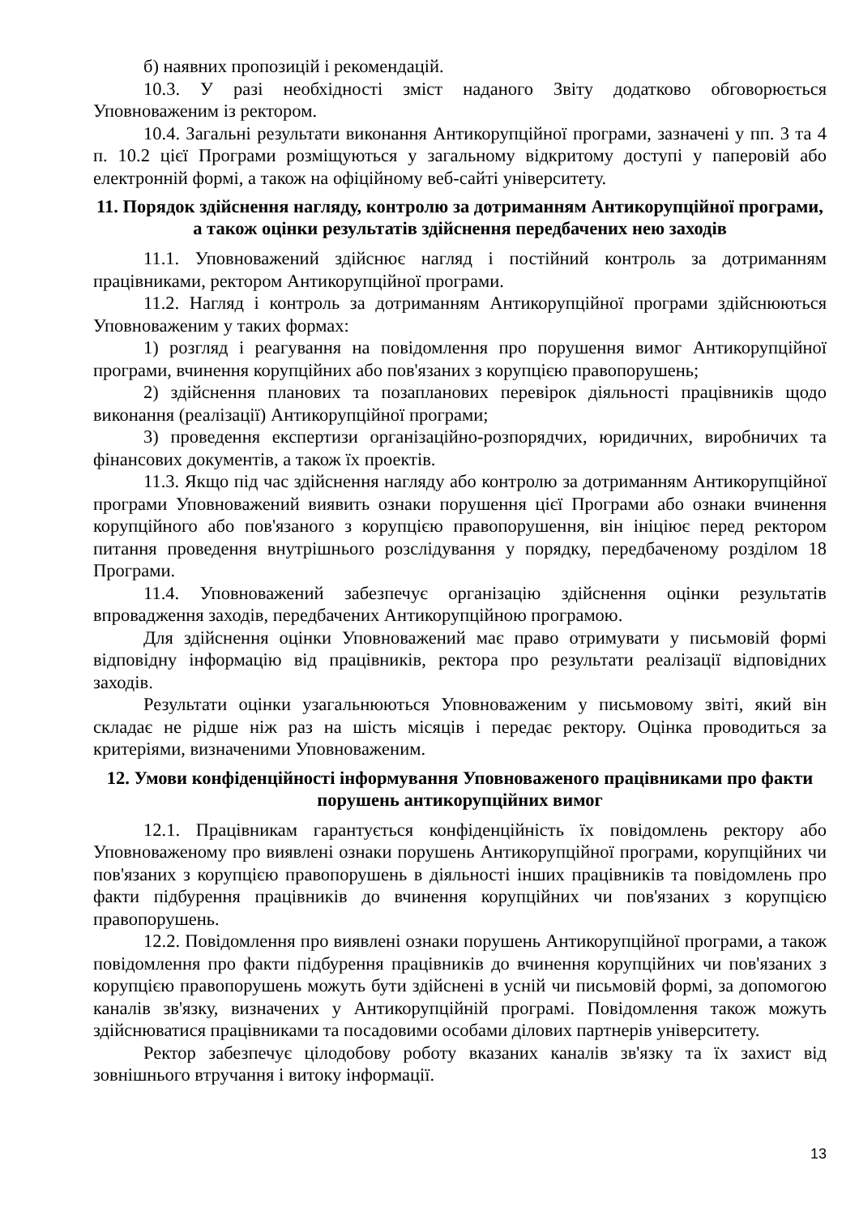б) наявних пропозицій і рекомендацій.
10.3. У разі необхідності зміст наданого Звіту додатково обговорюється Уповноваженим із ректором.
10.4. Загальні результати виконання Антикорупційної програми, зазначені у пп. 3 та 4 п. 10.2 цієї Програми розміщуються у загальному відкритому доступі у паперовій або електронній формі, а також на офіційному веб-сайті університету.
11. Порядок здійснення нагляду, контролю за дотриманням Антикорупційної програми, а також оцінки результатів здійснення передбачених нею заходів
11.1. Уповноважений здійснює нагляд і постійний контроль за дотриманням працівниками, ректором Антикорупційної програми.
11.2. Нагляд і контроль за дотриманням Антикорупційної програми здійснюються Уповноваженим у таких формах:
1) розгляд і реагування на повідомлення про порушення вимог Антикорупційної програми, вчинення корупційних або пов'язаних з корупцією правопорушень;
2) здійснення планових та позапланових перевірок діяльності працівників щодо виконання (реалізації) Антикорупційної програми;
3) проведення експертизи організаційно-розпорядчих, юридичних, виробничих та фінансових документів, а також їх проектів.
11.3. Якщо під час здійснення нагляду або контролю за дотриманням Антикорупційної програми Уповноважений виявить ознаки порушення цієї Програми або ознаки вчинення корупційного або пов'язаного з корупцією правопорушення, він ініціює перед ректором питання проведення внутрішнього розслідування у порядку, передбаченому розділом 18 Програми.
11.4. Уповноважений забезпечує організацію здійснення оцінки результатів впровадження заходів, передбачених Антикорупційною програмою.
Для здійснення оцінки Уповноважений має право отримувати у письмовій формі відповідну інформацію від працівників, ректора про результати реалізації відповідних заходів.
Результати оцінки узагальнюються Уповноваженим у письмовому звіті, який він складає не рідше ніж раз на шість місяців і передає ректору. Оцінка проводиться за критеріями, визначеними Уповноваженим.
12. Умови конфіденційності інформування Уповноваженого працівниками про факти порушень антикорупційних вимог
12.1. Працівникам гарантується конфіденційність їх повідомлень ректору або Уповноваженому про виявлені ознаки порушень Антикорупційної програми, корупційних чи пов'язаних з корупцією правопорушень в діяльності інших працівників та повідомлень про факти підбурення працівників до вчинення корупційних чи пов'язаних з корупцією правопорушень.
12.2. Повідомлення про виявлені ознаки порушень Антикорупційної програми, а також повідомлення про факти підбурення працівників до вчинення корупційних чи пов'язаних з корупцією правопорушень можуть бути здійснені в усній чи письмовій формі, за допомогою каналів зв'язку, визначених у Антикорупційній програмі. Повідомлення також можуть здійснюватися працівниками та посадовими особами ділових партнерів університету.
Ректор забезпечує цілодобову роботу вказаних каналів зв'язку та їх захист від зовнішнього втручання і витоку інформації.
13